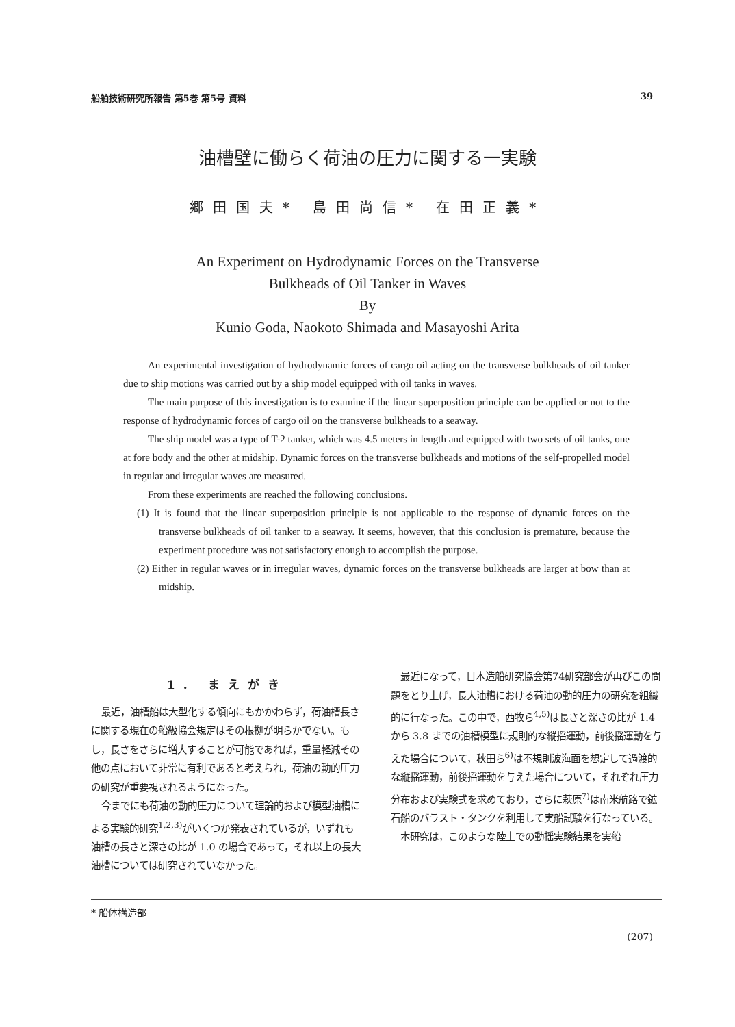船舶技術研究所報告 第5巻 第5号 資料 39
油槽壁に働らく荷油の圧力に関する一実験
郷田国夫* 島田尚信* 在田正義*
An Experiment on Hydrodynamic Forces on the Transverse
Bulkheads of Oil Tanker in Waves
By
Kunio Goda, Naokoto Shimada and Masayoshi Arita
An experimental investigation of hydrodynamic forces of cargo oil acting on the transverse bulkheads of oil tanker due to ship motions was carried out by a ship model equipped with oil tanks in waves.
The main purpose of this investigation is to examine if the linear superposition principle can be applied or not to the response of hydrodynamic forces of cargo oil on the transverse bulkheads to a seaway.
The ship model was a type of T-2 tanker, which was 4.5 meters in length and equipped with two sets of oil tanks, one at fore body and the other at midship. Dynamic forces on the transverse bulkheads and motions of the self-propelled model in regular and irregular waves are measured.
From these experiments are reached the following conclusions.
(1) It is found that the linear superposition principle is not applicable to the response of dynamic forces on the transverse bulkheads of oil tanker to a seaway. It seems, however, that this conclusion is premature, because the experiment procedure was not satisfactory enough to accomplish the purpose.
(2) Either in regular waves or in irregular waves, dynamic forces on the transverse bulkheads are larger at bow than at midship.
1. まえがき
最近，油槽船は大型化する傾向にもかかわらず，荷油槽長さに関する現在の船級協会規定はその根拠が明らかでない。もし，長さをさらに増大することが可能であれば，重量軽減その他の点において非常に有利であると考えられ，荷油の動的圧力の研究が重要視されるようになった。
今までにも荷油の動的圧力について理論的および模型油槽による実験的研究<sup>1,2,3)</sup>がいくつか発表されているが，いずれも油槽の長さと深さの比が 1.0 の場合であって，それ以上の長大油槽については研究されていなかった。
最近になって，日本造船研究協会第74研究部会が再びこの問題をとり上げ，長大油槽における荷油の動的圧力の研究を組織的に行なった。この中で，西牧ら<sup>4,5)</sup>は長さと深さの比が 1.4 から 3.8 までの油槽模型に規則的な縦揺運動，前後揺運動を与えた場合について，秋田ら<sup>6)</sup>は不規則波海面を想定して過渡的な縦揺運動，前後揺運動を与えた場合について，それぞれ圧力分布および実験式を求めており，さらに萩原<sup>7)</sup>は南米航路で鉱石船のバラスト・タンクを利用して実船試験を行なっている。
本研究は，このような陸上での動揺実験結果を実船
* 船体構造部
(207)